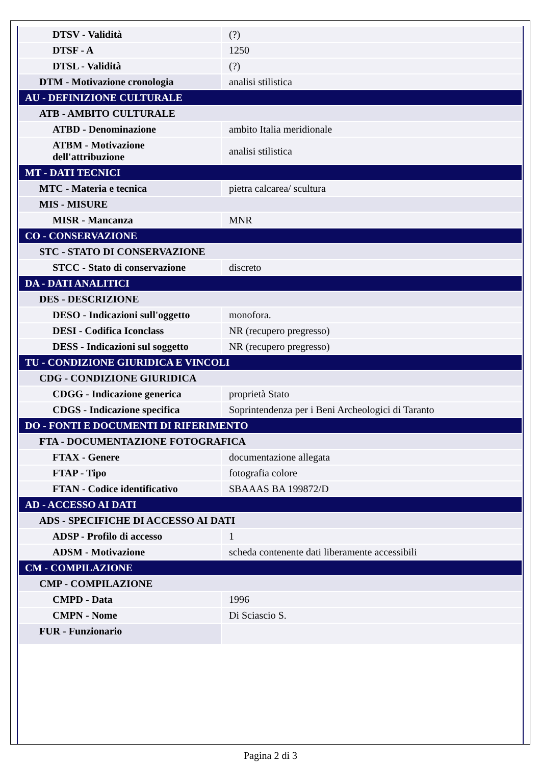| DTSV - Validità | (?) |
| DTSF - A | 1250 |
| DTSL - Validità | (?) |
| DTM - Motivazione cronologia | analisi stilistica |
| AU - DEFINIZIONE CULTURALE | |
| ATB - AMBITO CULTURALE | |
| ATBD - Denominazione | ambito Italia meridionale |
| ATBM - Motivazione dell'attribuzione | analisi stilistica |
| MT - DATI TECNICI | |
| MTC - Materia e tecnica | pietra calcarea/ scultura |
| MIS - MISURE | |
| MISR - Mancanza | MNR |
| CO - CONSERVAZIONE | |
| STC - STATO DI CONSERVAZIONE | |
| STCC - Stato di conservazione | discreto |
| DA - DATI ANALITICI | |
| DES - DESCRIZIONE | |
| DESO - Indicazioni sull'oggetto | monofora. |
| DESI - Codifica Iconclass | NR (recupero pregresso) |
| DESS - Indicazioni sul soggetto | NR (recupero pregresso) |
| TU - CONDIZIONE GIURIDICA E VINCOLI | |
| CDG - CONDIZIONE GIURIDICA | |
| CDGG - Indicazione generica | proprietà Stato |
| CDGS - Indicazione specifica | Soprintendenza per i Beni Archeologici di Taranto |
| DO - FONTI E DOCUMENTI DI RIFERIMENTO | |
| FTA - DOCUMENTAZIONE FOTOGRAFICA | |
| FTAX - Genere | documentazione allegata |
| FTAP - Tipo | fotografia colore |
| FTAN - Codice identificativo | SBAAAS BA 199872/D |
| AD - ACCESSO AI DATI | |
| ADS - SPECIFICHE DI ACCESSO AI DATI | |
| ADSP - Profilo di accesso | 1 |
| ADSM - Motivazione | scheda contenente dati liberamente accessibili |
| CM - COMPILAZIONE | |
| CMP - COMPILAZIONE | |
| CMPD - Data | 1996 |
| CMPN - Nome | Di Sciascio S. |
| FUR - Funzionario | |
Pagina 2 di 3